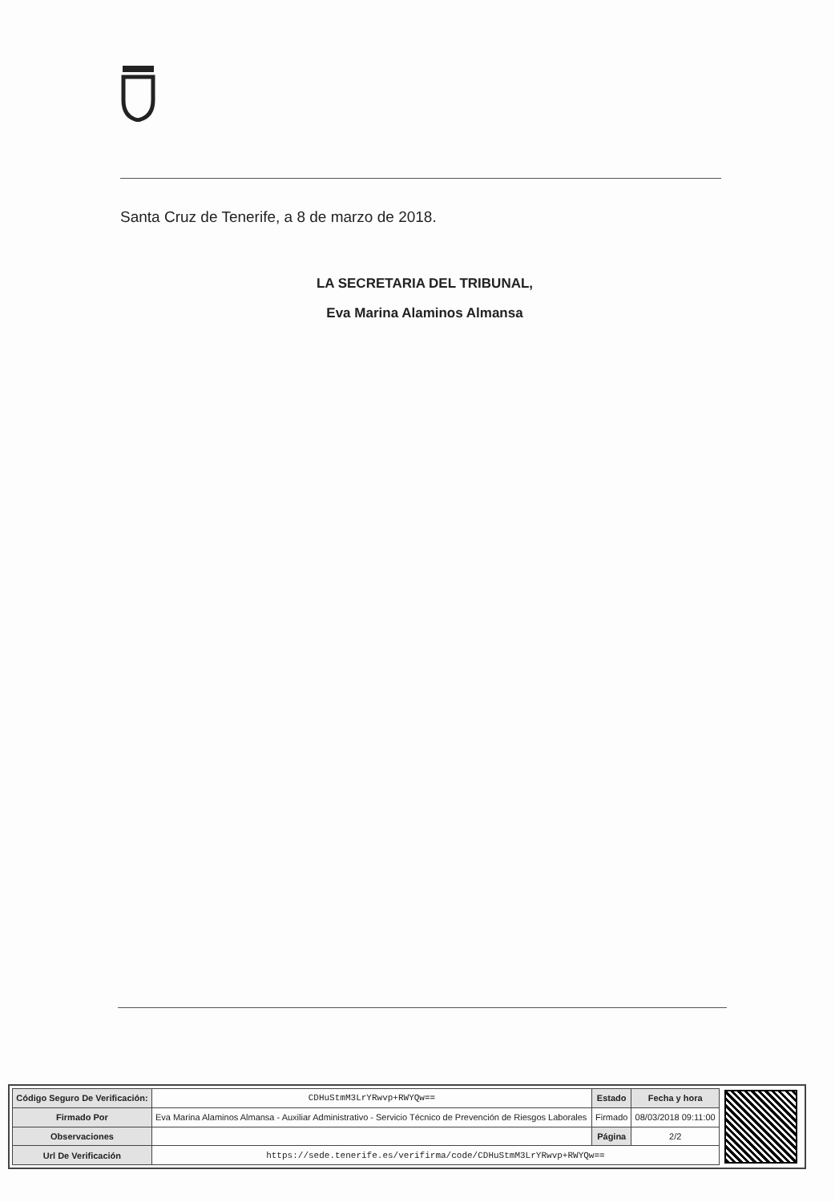Santa Cruz de Tenerife, a 8 de marzo de 2018.
LA SECRETARIA DEL TRIBUNAL,
Eva Marina Alaminos Almansa
| Código Seguro De Verificación: | CDHuStmM3LrYRwvp+RWYQw== | Estado | Fecha y hora |
| Firmado Por | Eva Marina Alaminos Almansa - Auxiliar Administrativo - Servicio Técnico de Prevención de Riesgos Laborales | Firmado | 08/03/2018 09:11:00 |
| Observaciones | | Página | 2/2 |
| Url De Verificación | https://sede.tenerife.es/verifirma/code/CDHuStmM3LrYRwvp+RWYQw== | | |